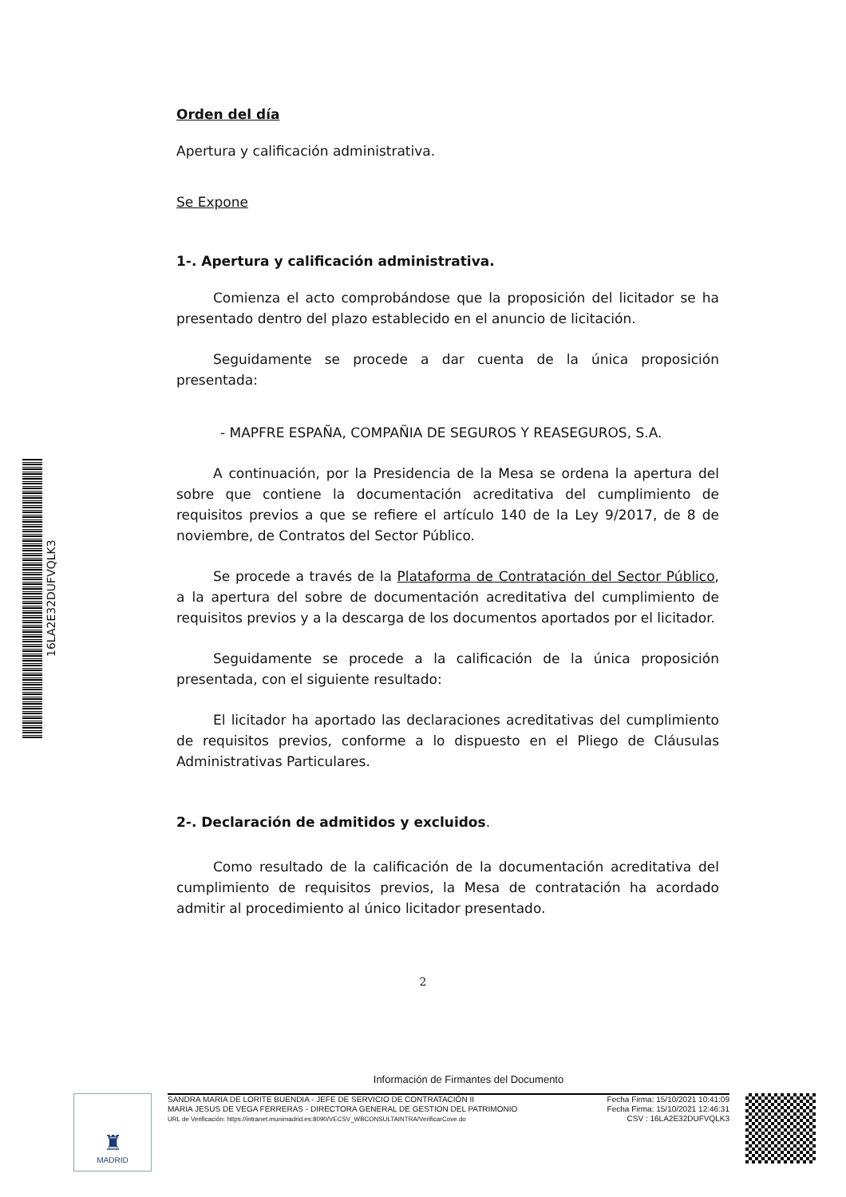16LA2E32DUFVQLK3
Orden del día
Apertura y calificación administrativa.
Se Expone
1-. Apertura y calificación administrativa.
Comienza el acto comprobándose que la proposición del licitador se ha presentado dentro del plazo establecido en el anuncio de licitación.
Seguidamente se procede a dar cuenta de la única proposición presentada:
- MAPFRE ESPAÑA, COMPAÑIA DE SEGUROS Y REASEGUROS, S.A.
A continuación, por la Presidencia de la Mesa se ordena la apertura del sobre que contiene la documentación acreditativa del cumplimiento de requisitos previos a que se refiere el artículo 140 de la Ley 9/2017, de 8 de noviembre, de Contratos del Sector Público.
Se procede a través de la Plataforma de Contratación del Sector Público, a la apertura del sobre de documentación acreditativa del cumplimiento de requisitos previos y a la descarga de los documentos aportados por el licitador.
Seguidamente se procede a la calificación de la única proposición presentada, con el siguiente resultado:
El licitador ha aportado las declaraciones acreditativas del cumplimiento de requisitos previos, conforme a lo dispuesto en el Pliego de Cláusulas Administrativas Particulares.
2-. Declaración de admitidos y excluidos.
Como resultado de la calificación de la documentación acreditativa del cumplimiento de requisitos previos, la Mesa de contratación ha acordado admitir al procedimiento al único licitador presentado.
2
Información de Firmantes del Documento
♜
MADRID
SANDRA MARIA DE LORITE BUENDIA - JEFE DE SERVICIO DE CONTRATACIÓN II
MARIA JESUS DE VEGA FERRERAS - DIRECTORA GENERAL DE GESTION DEL PATRIMONIO
URL de Verificación: https://intranet.munimadrid.es:8090/VECSV_WBCONSULTAINTRA/VerificarCove.do
Fecha Firma: 15/10/2021 10:41:09
Fecha Firma: 15/10/2021 12:46:31
CSV : 16LA2E32DUFVQLK3